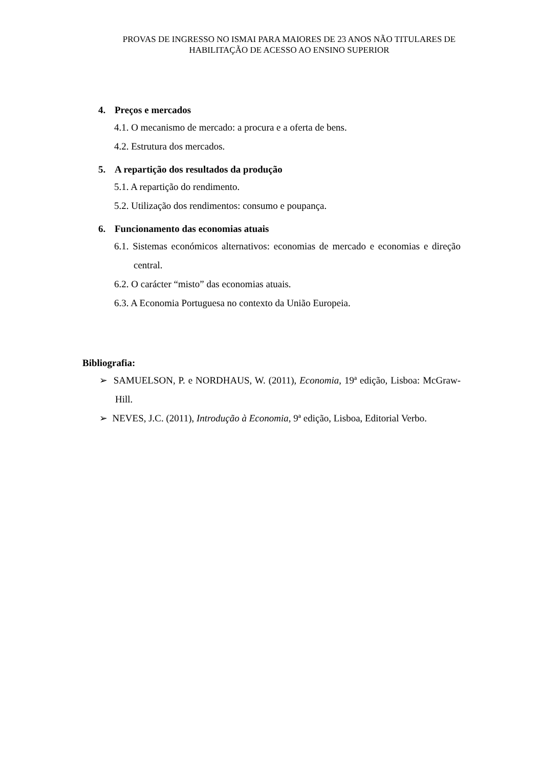PROVAS DE INGRESSO NO ISMAI PARA MAIORES DE 23 ANOS NÃO TITULARES DE HABILITAÇÃO DE ACESSO AO ENSINO SUPERIOR
4. Preços e mercados
4.1. O mecanismo de mercado: a procura e a oferta de bens.
4.2. Estrutura dos mercados.
5. A repartição dos resultados da produção
5.1. A repartição do rendimento.
5.2. Utilização dos rendimentos: consumo e poupança.
6. Funcionamento das economias atuais
6.1. Sistemas económicos alternativos: economias de mercado e economias e direção central.
6.2. O carácter “misto” das economias atuais.
6.3. A Economia Portuguesa no contexto da União Europeia.
Bibliografia:
➢ SAMUELSON, P. e NORDHAUS, W. (2011), Economia, 19ª edição, Lisboa: McGraw-Hill.
➢ NEVES, J.C. (2011), Introdução à Economia, 9ª edição, Lisboa, Editorial Verbo.